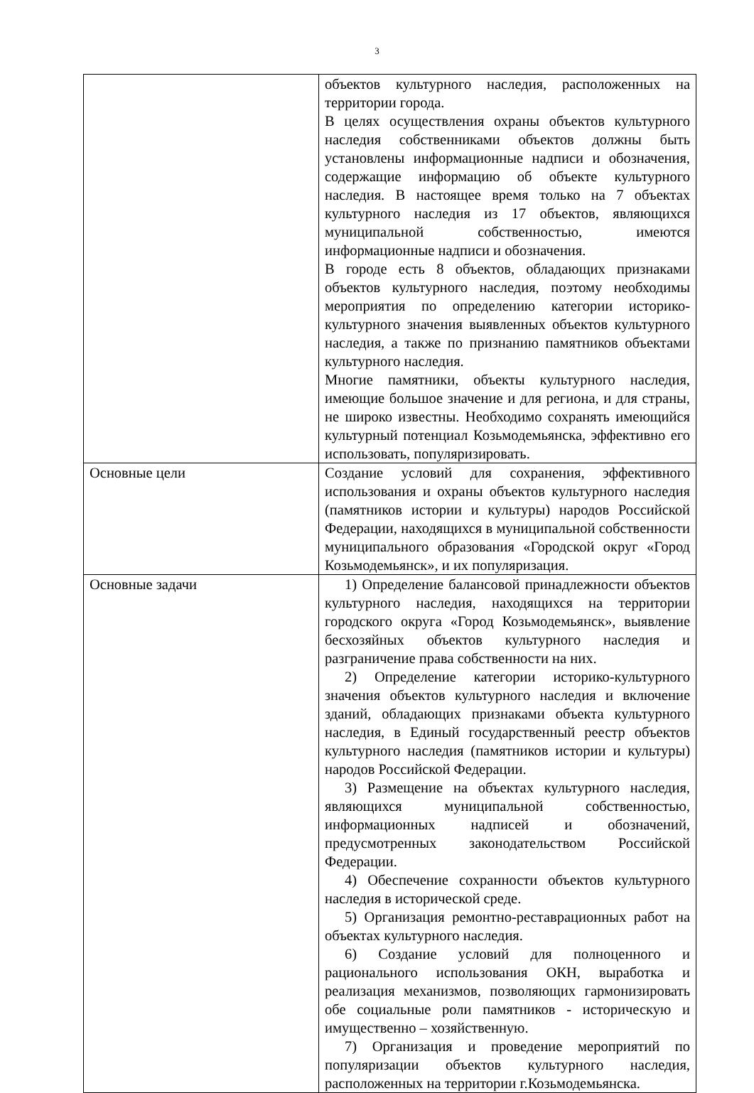3
| | объектов культурного наследия, расположенных на территории города. В целях осуществления охраны объектов культурного наследия собственниками объектов должны быть установлены информационные надписи и обозначения, содержащие информацию об объекте культурного наследия. В настоящее время только на 7 объектах культурного наследия из 17 объектов, являющихся муниципальной собственностью, имеются информационные надписи и обозначения. В городе есть 8 объектов, обладающих признаками объектов культурного наследия, поэтому необходимы мероприятия по определению категории историко-культурного значения выявленных объектов культурного наследия, а также по признанию памятников объектами культурного наследия. Многие памятники, объекты культурного наследия, имеющие большое значение и для региона, и для страны, не широко известны. Необходимо сохранять имеющийся культурный потенциал Козьмодемьянска, эффективно его использовать, популяризировать. |
| Основные цели | Создание условий для сохранения, эффективного использования и охраны объектов культурного наследия (памятников истории и культуры) народов Российской Федерации, находящихся в муниципальной собственности муниципального образования «Городской округ «Город Козьмодемьянск», и их популяризация. |
| Основные задачи | 1) Определение балансовой принадлежности объектов культурного наследия, находящихся на территории городского округа «Город Козьмодемьянск», выявление бесхозяйных объектов культурного наследия и разграничение права собственности на них. 2) Определение категории историко-культурного значения объектов культурного наследия и включение зданий, обладающих признаками объекта культурного наследия, в Единый государственный реестр объектов культурного наследия (памятников истории и культуры) народов Российской Федерации. 3) Размещение на объектах культурного наследия, являющихся муниципальной собственностью, информационных надписей и обозначений, предусмотренных законодательством Российской Федерации. 4) Обеспечение сохранности объектов культурного наследия в исторической среде. 5) Организация ремонтно-реставрационных работ на объектах культурного наследия. 6) Создание условий для полноценного и рационального использования ОКН, выработка и реализация механизмов, позволяющих гармонизировать обе социальные роли памятников - историческую и имущественно – хозяйственную. 7) Организация и проведение мероприятий по популяризации объектов культурного наследия, расположенных на территории г.Козьмодемьянска. |